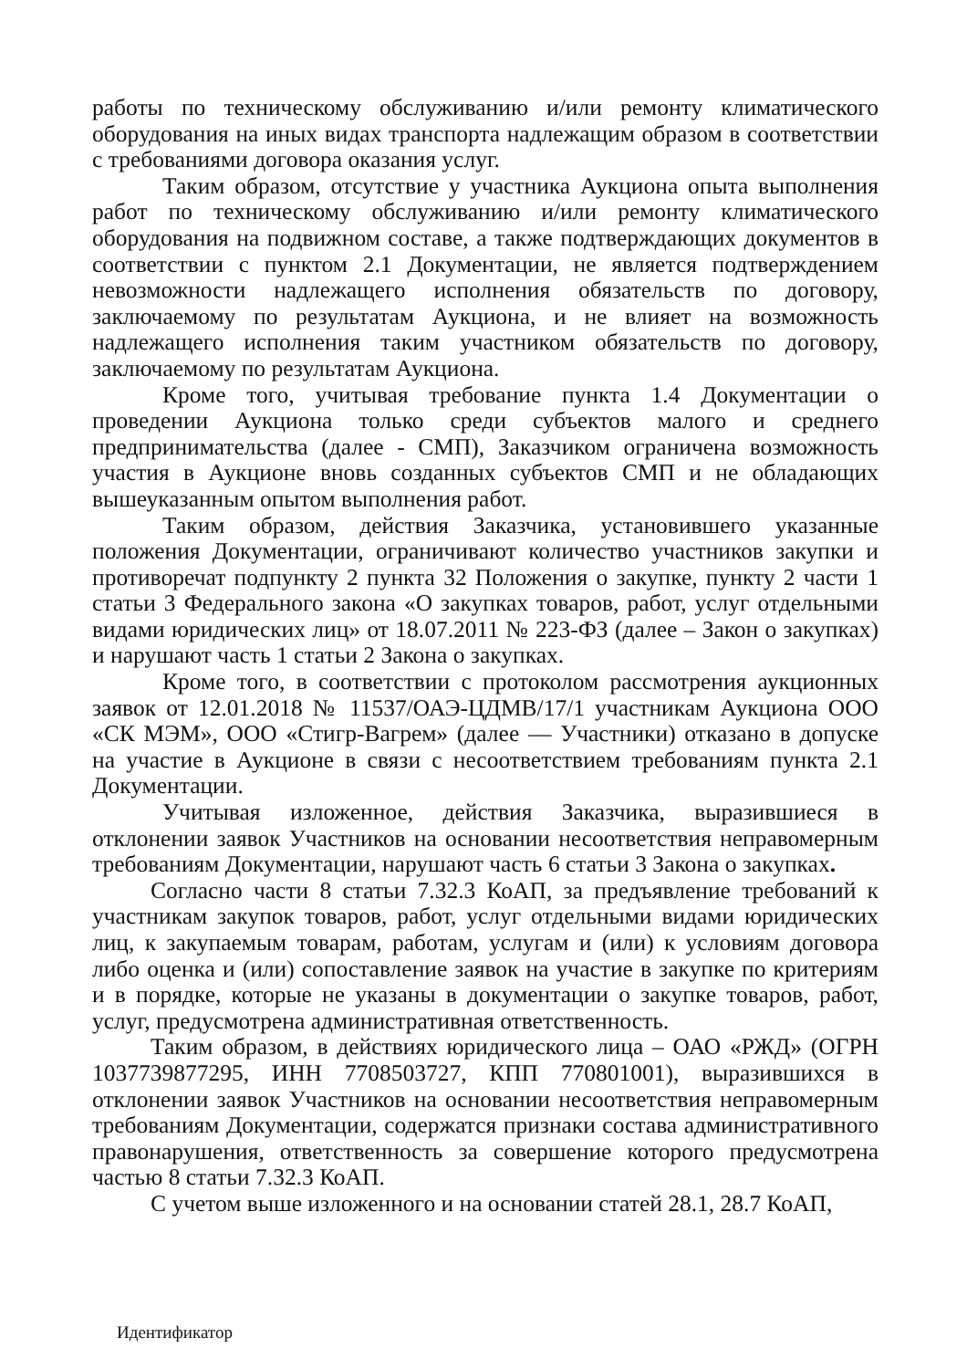работы по техническому обслуживанию и/или ремонту климатического оборудования на иных видах транспорта надлежащим образом в соответствии с требованиями договора оказания услуг.
Таким образом, отсутствие у участника Аукциона опыта выполнения работ по техническому обслуживанию и/или ремонту климатического оборудования на подвижном составе, а также подтверждающих документов в соответствии с пунктом 2.1 Документации, не является подтверждением невозможности надлежащего исполнения обязательств по договору, заключаемому по результатам Аукциона, и не влияет на возможность надлежащего исполнения таким участником обязательств по договору, заключаемому по результатам Аукциона.
Кроме того, учитывая требование пункта 1.4 Документации о проведении Аукциона только среди субъектов малого и среднего предпринимательства (далее - СМП), Заказчиком ограничена возможность участия в Аукционе вновь созданных субъектов СМП и не обладающих вышеуказанным опытом выполнения работ.
Таким образом, действия Заказчика, установившего указанные положения Документации, ограничивают количество участников закупки и противоречат подпункту 2 пункта 32 Положения о закупке, пункту 2 части 1 статьи 3 Федерального закона «О закупках товаров, работ, услуг отдельными видами юридических лиц» от 18.07.2011 № 223-ФЗ (далее – Закон о закупках) и нарушают часть 1 статьи 2 Закона о закупках.
Кроме того, в соответствии с протоколом рассмотрения аукционных заявок от 12.01.2018 № 11537/ОАЭ-ЦДМВ/17/1 участникам Аукциона ООО «СК МЭМ», ООО «Стигр-Вагрем» (далее — Участники) отказано в допуске на участие в Аукционе в связи с несоответствием требованиям пункта 2.1 Документации.
Учитывая изложенное, действия Заказчика, выразившиеся в отклонении заявок Участников на основании несоответствия неправомерным требованиям Документации, нарушают часть 6 статьи 3 Закона о закупках.
Согласно части 8 статьи 7.32.3 КоАП, за предъявление требований к участникам закупок товаров, работ, услуг отдельными видами юридических лиц, к закупаемым товарам, работам, услугам и (или) к условиям договора либо оценка и (или) сопоставление заявок на участие в закупке по критериям и в порядке, которые не указаны в документации о закупке товаров, работ, услуг, предусмотрена административная ответственность.
Таким образом, в действиях юридического лица – ОАО «РЖД» (ОГРН 1037739877295, ИНН 7708503727, КПП 770801001), выразившихся в отклонении заявок Участников на основании несоответствия неправомерным требованиям Документации, содержатся признаки состава административного правонарушения, ответственность за совершение которого предусмотрена частью 8 статьи 7.32.3 КоАП.
С учетом выше изложенного и на основании статей 28.1, 28.7 КоАП,
Идентификатор